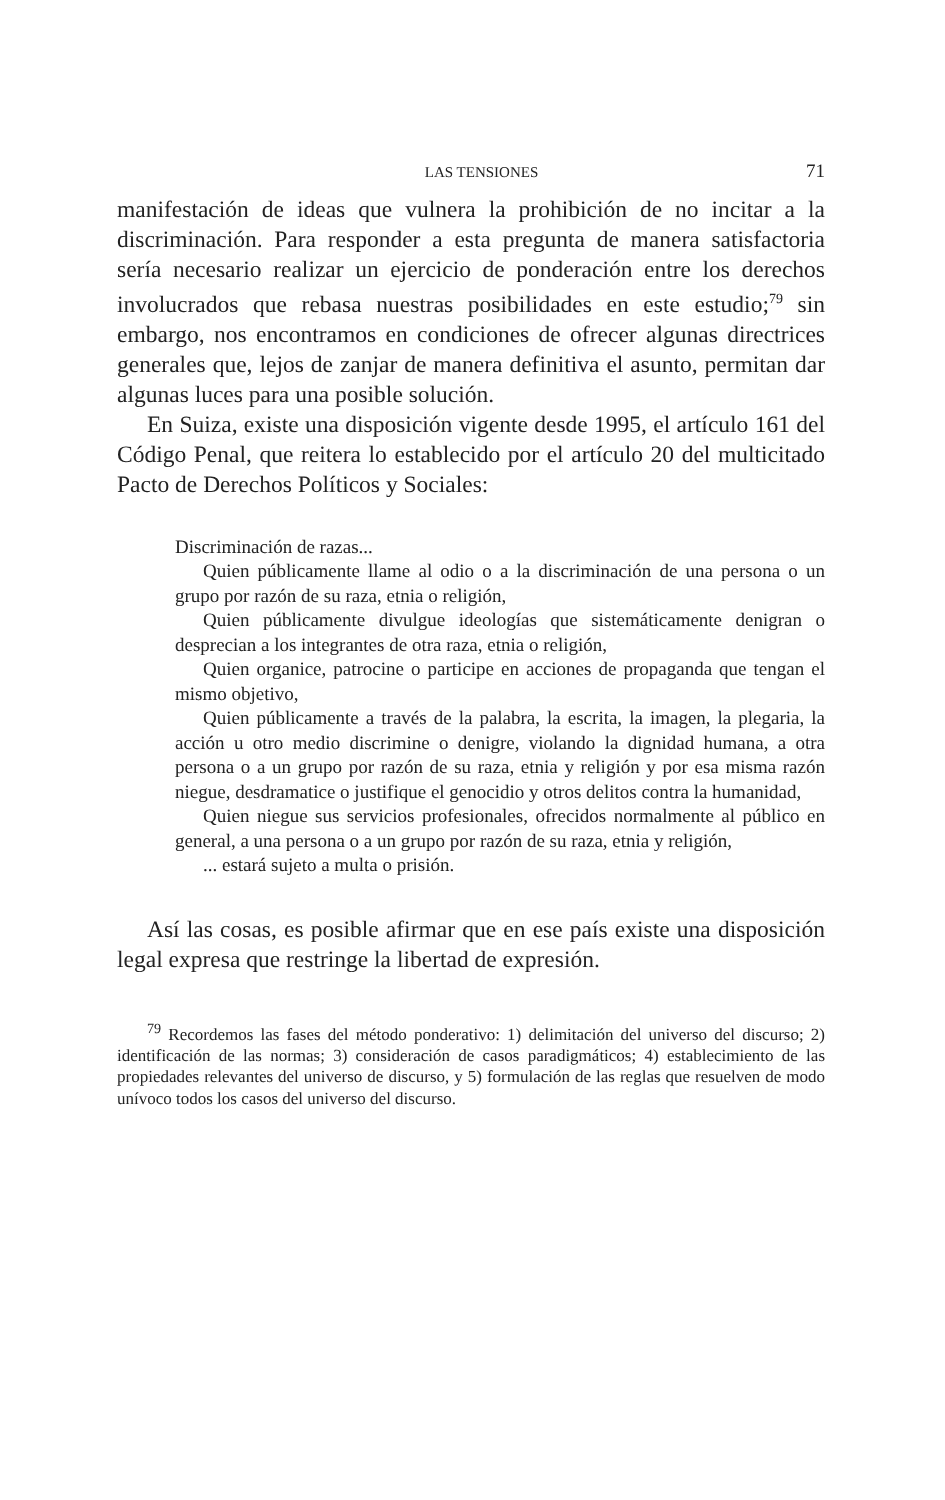LAS TENSIONES 71
manifestación de ideas que vulnera la prohibición de no incitar a la discriminación. Para responder a esta pregunta de manera satisfactoria sería necesario realizar un ejercicio de ponderación entre los derechos involucrados que rebasa nuestras posibilidades en este estudio;<sup>79</sup> sin embargo, nos encontramos en condiciones de ofrecer algunas directrices generales que, lejos de zanjar de manera definitiva el asunto, permitan dar algunas luces para una posible solución.
En Suiza, existe una disposición vigente desde 1995, el artículo 161 del Código Penal, que reitera lo establecido por el artículo 20 del multicitado Pacto de Derechos Políticos y Sociales:
Discriminación de razas...
Quien públicamente llame al odio o a la discriminación de una persona o un grupo por razón de su raza, etnia o religión,
Quien públicamente divulgue ideologías que sistemáticamente denigran o desprecian a los integrantes de otra raza, etnia o religión,
Quien organice, patrocine o participe en acciones de propaganda que tengan el mismo objetivo,
Quien públicamente a través de la palabra, la escrita, la imagen, la plegaria, la acción u otro medio discrimine o denigre, violando la dignidad humana, a otra persona o a un grupo por razón de su raza, etnia y religión y por esa misma razón niegue, desdramatice o justifique el genocidio y otros delitos contra la humanidad,
Quien niegue sus servicios profesionales, ofrecidos normalmente al público en general, a una persona o a un grupo por razón de su raza, etnia y religión,
... estará sujeto a multa o prisión.
Así las cosas, es posible afirmar que en ese país existe una disposición legal expresa que restringe la libertad de expresión.
<sup>79</sup> Recordemos las fases del método ponderativo: 1) delimitación del universo del discurso; 2) identificación de las normas; 3) consideración de casos paradigmáticos; 4) establecimiento de las propiedades relevantes del universo de discurso, y 5) formulación de las reglas que resuelven de modo unívoco todos los casos del universo del discurso.